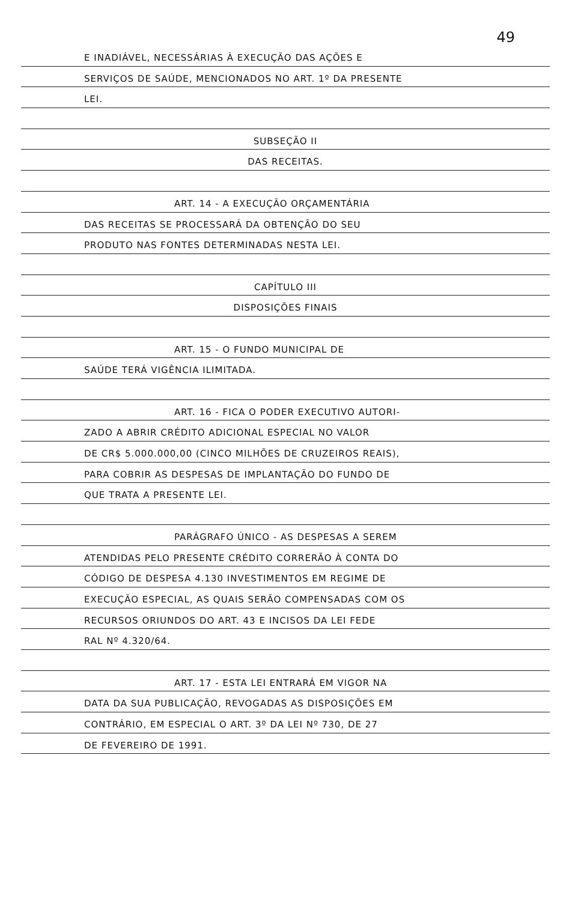49
E INADIÁVEL, NECESSÁRIAS À EXECUÇÃO DAS AÇÕES E
SERVIÇOS DE SAÚDE, MENCIONADOS NO ART. 1º DA PRESENTE
LEI.
SUBSEÇÃO II
DAS RECEITAS.
ART. 14 - A EXECUÇÃO ORÇAMENTÁRIA
DAS RECEITAS SE PROCESSARÁ DA OBTENÇÃO DO SEU
PRODUTO NAS FONTES DETERMINADAS NESTA LEI.
CAPÍTULO III
DISPOSIÇÕES FINAIS
ART. 15 - O FUNDO MUNICIPAL DE
SAÚDE TERÁ VIGÊNCIA ILIMITADA.
ART. 16 - FICA O PODER EXECUTIVO AUTORI-
ZADO A ABRIR CRÉDITO ADICIONAL ESPECIAL NO VALOR
DE CR$ 5.000.000,00 (CINCO MILHÕES DE CRUZEIROS REAIS),
PARA COBRIR AS DESPESAS DE IMPLANTAÇÃO DO FUNDO DE
QUE TRATA A PRESENTE LEI.
PARÁGRAFO ÚNICO - AS DESPESAS A SEREM
ATENDIDAS PELO PRESENTE CRÉDITO CORRERÃO À CONTA DO
CÓDIGO DE DESPESA 4.130 INVESTIMENTOS EM REGIME DE
EXECUÇÃO ESPECIAL, AS QUAIS SERÃO COMPENSADAS COM OS
RECURSOS ORIUNDOS DO ART. 43 E INCISOS DA LEI FEDE
RAL Nº 4.320/64.
ART. 17 - ESTA LEI ENTRARÁ EM VIGOR NA
DATA DA SUA PUBLICAÇÃO, REVOGADAS AS DISPOSIÇÕES EM
CONTRÁRIO, EM ESPECIAL O ART. 3º DA LEI Nº 730, DE 27
DE FEVEREIRO DE 1991.